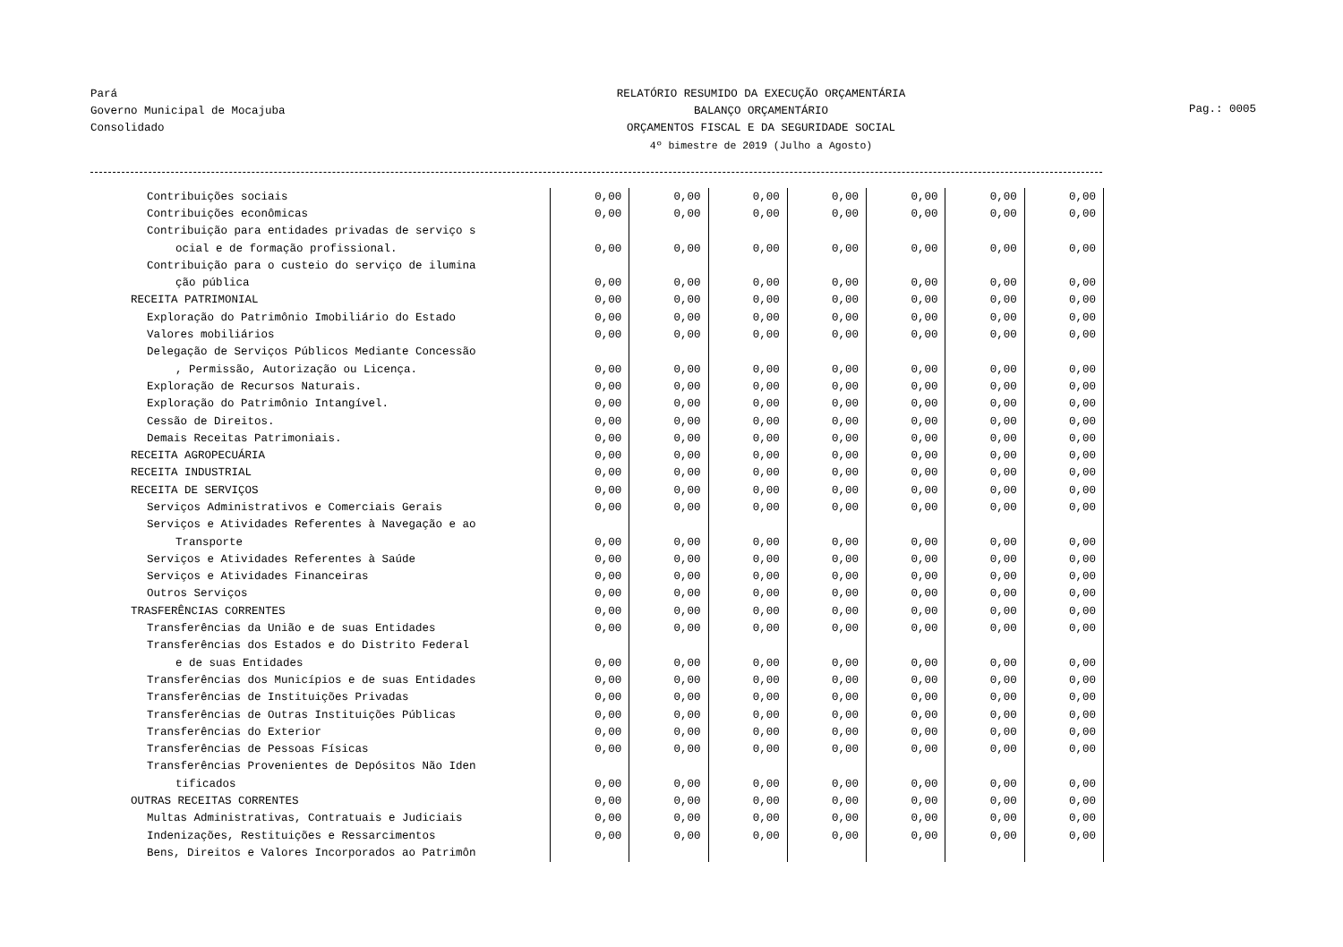Pará
Governo Municipal de Mocajuba
Consolidado
RELATÓRIO RESUMIDO DA EXECUÇÃO ORÇAMENTÁRIA
BALANÇO ORÇAMENTÁRIO
ORÇAMENTOS FISCAL E DA SEGURIDADE SOCIAL
4º bimestre de 2019 (Julho a Agosto)
Pag.: 0005
| Contribuições sociais | 0,00 | 0,00 | 0,00 | 0,00 | 0,00 | 0,00 | 0,00 |
| Contribuições econômicas | 0,00 | 0,00 | 0,00 | 0,00 | 0,00 | 0,00 | 0,00 |
| Contribuição para entidades privadas de serviço s | | | | | | | |
| ocial e de formação profissional. | 0,00 | 0,00 | 0,00 | 0,00 | 0,00 | 0,00 | 0,00 |
| Contribuição para o custeio do serviço de ilumina | | | | | | | |
| ção pública | 0,00 | 0,00 | 0,00 | 0,00 | 0,00 | 0,00 | 0,00 |
| RECEITA PATRIMONIAL | 0,00 | 0,00 | 0,00 | 0,00 | 0,00 | 0,00 | 0,00 |
| Exploração do Patrimônio Imobiliário do Estado | 0,00 | 0,00 | 0,00 | 0,00 | 0,00 | 0,00 | 0,00 |
| Valores mobiliários | 0,00 | 0,00 | 0,00 | 0,00 | 0,00 | 0,00 | 0,00 |
| Delegação de Serviços Públicos Mediante Concessão | | | | | | | |
| , Permissão, Autorização ou Licença. | 0,00 | 0,00 | 0,00 | 0,00 | 0,00 | 0,00 | 0,00 |
| Exploração de Recursos Naturais. | 0,00 | 0,00 | 0,00 | 0,00 | 0,00 | 0,00 | 0,00 |
| Exploração do Patrimônio Intangível. | 0,00 | 0,00 | 0,00 | 0,00 | 0,00 | 0,00 | 0,00 |
| Cessão de Direitos. | 0,00 | 0,00 | 0,00 | 0,00 | 0,00 | 0,00 | 0,00 |
| Demais Receitas Patrimoniais. | 0,00 | 0,00 | 0,00 | 0,00 | 0,00 | 0,00 | 0,00 |
| RECEITA AGROPECUÁRIA | 0,00 | 0,00 | 0,00 | 0,00 | 0,00 | 0,00 | 0,00 |
| RECEITA INDUSTRIAL | 0,00 | 0,00 | 0,00 | 0,00 | 0,00 | 0,00 | 0,00 |
| RECEITA DE SERVIÇOS | 0,00 | 0,00 | 0,00 | 0,00 | 0,00 | 0,00 | 0,00 |
| Serviços Administrativos e Comerciais Gerais | 0,00 | 0,00 | 0,00 | 0,00 | 0,00 | 0,00 | 0,00 |
| Serviços e Atividades Referentes à Navegação e ao | | | | | | | |
| Transporte | 0,00 | 0,00 | 0,00 | 0,00 | 0,00 | 0,00 | 0,00 |
| Serviços e Atividades Referentes à Saúde | 0,00 | 0,00 | 0,00 | 0,00 | 0,00 | 0,00 | 0,00 |
| Serviços e Atividades Financeiras | 0,00 | 0,00 | 0,00 | 0,00 | 0,00 | 0,00 | 0,00 |
| Outros Serviços | 0,00 | 0,00 | 0,00 | 0,00 | 0,00 | 0,00 | 0,00 |
| TRASFERÊNCIAS CORRENTES | 0,00 | 0,00 | 0,00 | 0,00 | 0,00 | 0,00 | 0,00 |
| Transferências da União e de suas Entidades | 0,00 | 0,00 | 0,00 | 0,00 | 0,00 | 0,00 | 0,00 |
| Transferências dos Estados e do Distrito Federal | | | | | | | |
| e de suas Entidades | 0,00 | 0,00 | 0,00 | 0,00 | 0,00 | 0,00 | 0,00 |
| Transferências dos Municípios e de suas Entidades | 0,00 | 0,00 | 0,00 | 0,00 | 0,00 | 0,00 | 0,00 |
| Transferências de Instituições Privadas | 0,00 | 0,00 | 0,00 | 0,00 | 0,00 | 0,00 | 0,00 |
| Transferências de Outras Instituições Públicas | 0,00 | 0,00 | 0,00 | 0,00 | 0,00 | 0,00 | 0,00 |
| Transferências do Exterior | 0,00 | 0,00 | 0,00 | 0,00 | 0,00 | 0,00 | 0,00 |
| Transferências de Pessoas Físicas | 0,00 | 0,00 | 0,00 | 0,00 | 0,00 | 0,00 | 0,00 |
| Transferências Provenientes de Depósitos Não Iden | | | | | | | |
| tificados | 0,00 | 0,00 | 0,00 | 0,00 | 0,00 | 0,00 | 0,00 |
| OUTRAS RECEITAS CORRENTES | 0,00 | 0,00 | 0,00 | 0,00 | 0,00 | 0,00 | 0,00 |
| Multas Administrativas, Contratuais e Judiciais | 0,00 | 0,00 | 0,00 | 0,00 | 0,00 | 0,00 | 0,00 |
| Indenizações, Restituições e Ressarcimentos | 0,00 | 0,00 | 0,00 | 0,00 | 0,00 | 0,00 | 0,00 |
| Bens, Direitos e Valores Incorporados ao Patrimôn | | | | | | | |